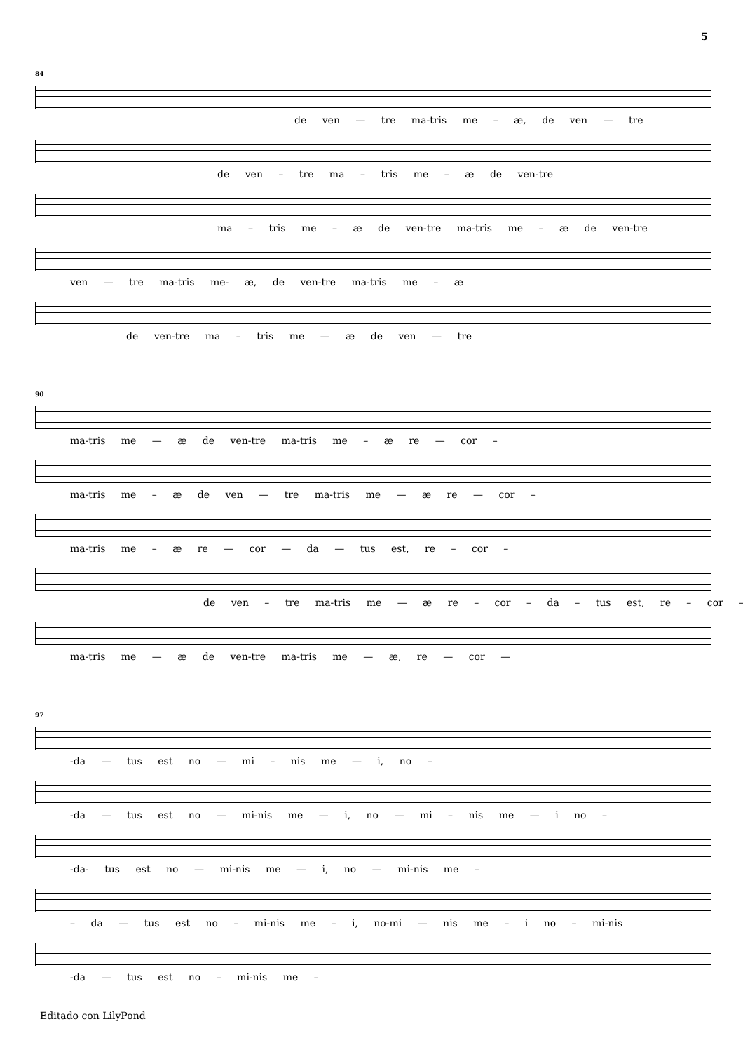5
84
de ven — tre ma-tris me – æ, de ven — tre
de ven – tre ma – tris me – æ de ven-tre
ma – tris me – æ de ven-tre ma-tris me – æ de ven-tre
ven — tre ma-tris me- æ, de ven-tre ma-tris me – æ
de ven-tre ma – tris me — æ de ven — tre
90
ma-tris me — æ de ven-tre ma-tris me – æ re — cor –
ma-tris me – æ de ven — tre ma-tris me — æ re — cor –
ma-tris me – æ re — cor — da — tus est, re – cor –
de ven – tre ma-tris me — æ re – cor – da – tus est, re – cor –
ma-tris me — æ de ven-tre ma-tris me — æ, re — cor —
97
-da — tus est no — mi – nis me — i, no –
-da — tus est no — mi-nis me — i, no — mi – nis me — i no –
-da- tus est no — mi-nis me — i, no — mi-nis me –
– da — tus est no – mi-nis me – i, no-mi — nis me – i no – mi-nis
-da — tus est no – mi-nis me –
Editado con LilyPond